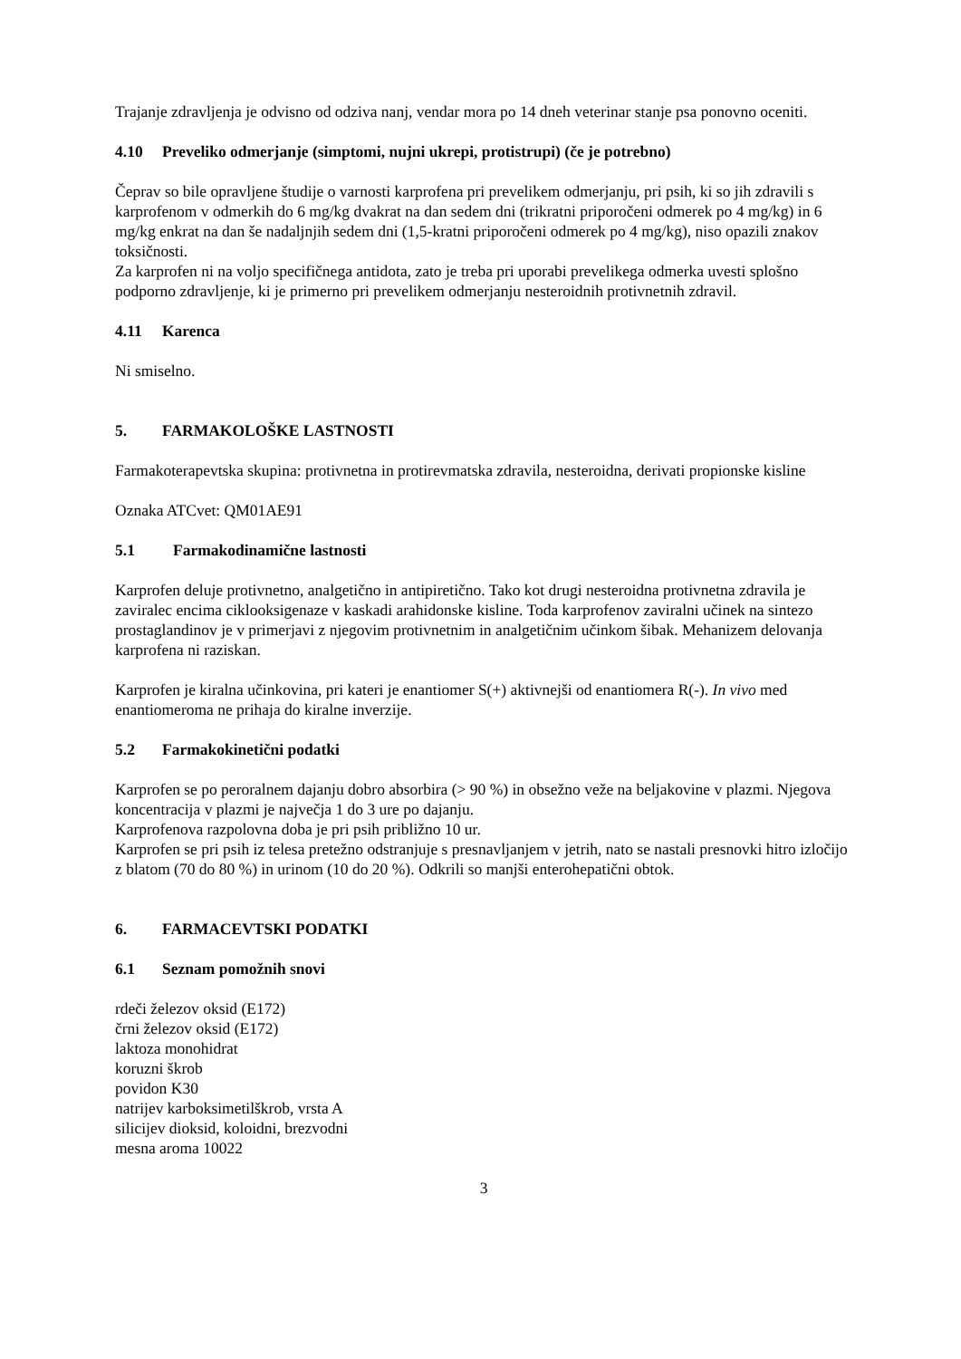Trajanje zdravljenja je odvisno od odziva nanj, vendar mora po 14 dneh veterinar stanje psa ponovno oceniti.
4.10 Preveliko odmerjanje (simptomi, nujni ukrepi, protistrupi) (če je potrebno)
Čeprav so bile opravljene študije o varnosti karprofena pri prevelikem odmerjanju, pri psih, ki so jih zdravili s karprofenom v odmerkih do 6 mg/kg dvakrat na dan sedem dni (trikratni priporočeni odmerek po 4 mg/kg) in 6 mg/kg enkrat na dan še nadaljnjih sedem dni (1,5-kratni priporočeni odmerek po 4 mg/kg), niso opazili znakov toksičnosti.
Za karprofen ni na voljo specifičnega antidota, zato je treba pri uporabi prevelikega odmerka uvesti splošno podporno zdravljenje, ki je primerno pri prevelikem odmerjanju nesteroidnih protivnetnih zdravil.
4.11 Karenca
Ni smiselno.
5. FARMAKOLOŠKE LASTNOSTI
Farmakoterapevtska skupina: protivnetna in protirevmatska zdravila, nesteroidna, derivati propionske kisline
Oznaka ATCvet: QM01AE91
5.1 Farmakodinamične lastnosti
Karprofen deluje protivnetno, analgetično in antipiretično. Tako kot drugi nesteroidna protivnetna zdravila je zaviralec encima ciklooksigenaze v kaskadi arahidonske kisline. Toda karprofenov zaviralni učinek na sintezo prostaglandinov je v primerjavi z njegovim protivnetnim in analgetičnim učinkom šibak. Mehanizem delovanja karprofena ni raziskan.
Karprofen je kiralna učinkovina, pri kateri je enantiomer S(+) aktivnejši od enantiomera R(-). In vivo med enantiomeroma ne prihaja do kiralne inverzije.
5.2 Farmakokinetični podatki
Karprofen se po peroralnem dajanju dobro absorbira (> 90 %) in obsežno veže na beljakovine v plazmi. Njegova koncentracija v plazmi je največja 1 do 3 ure po dajanju.
Karprofenova razpolovna doba je pri psih približno 10 ur.
Karprofen se pri psih iz telesa pretežno odstranjuje s presnavljanjem v jetrih, nato se nastali presnovki hitro izločijo z blatom (70 do 80 %) in urinom (10 do 20 %). Odkrili so manjši enterohepatični obtok.
6. FARMACEVTSKI PODATKI
6.1 Seznam pomožnih snovi
rdeči železov oksid (E172)
črni železov oksid (E172)
laktoza monohidrat
koruzni škrob
povidon K30
natrijev karboksimetilškrob, vrsta A
silicijev dioksid, koloidni, brezvodni
mesna aroma 10022
3